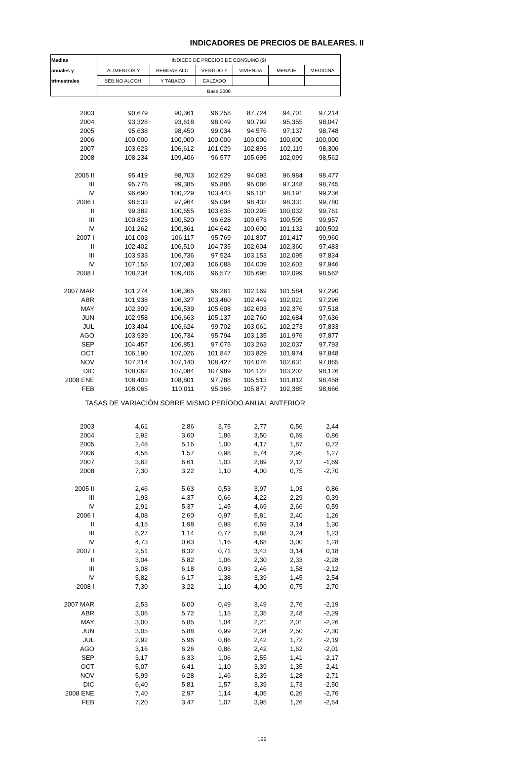INDICADORES DE PRECIOS DE BALEARES. II
| Medias | INDICES DE PRECIOS DE CONSUMO (9) | | | | | |
| --- | --- | --- | --- | --- | --- | --- |
| anuales y | ALIMENTOS Y | BEBIDAS ALC. | VESTIDO Y | VIVIENDA | MENAJE | MEDICINA |
| trimestrales | BEB.NO ALCOH. | Y TABACO | CALZADO | | | |
| | Base 2006 | | | | | |
| 2003 | 90,679 | 90,361 | 96,258 | 87,724 | 94,701 | 97,214 |
| 2004 | 93,328 | 93,618 | 98,049 | 90,792 | 95,355 | 98,047 |
| 2005 | 95,638 | 98,450 | 99,034 | 94,576 | 97,137 | 98,748 |
| 2006 | 100,000 | 100,000 | 100,000 | 100,000 | 100,000 | 100,000 |
| 2007 | 103,623 | 106,612 | 101,029 | 102,893 | 102,119 | 98,306 |
| 2008 | 108,234 | 109,406 | 96,577 | 105,695 | 102,099 | 98,562 |
| 2005 II | 95,419 | 98,703 | 102,629 | 94,093 | 96,984 | 98,477 |
| III | 95,776 | 99,385 | 95,886 | 95,086 | 97,348 | 98,745 |
| IV | 96,690 | 100,229 | 103,443 | 96,101 | 98,191 | 99,236 |
| 2006 I | 98,533 | 97,964 | 95,094 | 98,432 | 98,331 | 99,780 |
| II | 99,382 | 100,655 | 103,635 | 100,295 | 100,032 | 99,761 |
| III | 100,823 | 100,520 | 96,628 | 100,673 | 100,505 | 99,957 |
| IV | 101,262 | 100,861 | 104,642 | 100,600 | 101,132 | 100,502 |
| 2007 I | 101,003 | 106,117 | 95,769 | 101,807 | 101,417 | 99,960 |
| II | 102,402 | 106,510 | 104,735 | 102,604 | 102,360 | 97,483 |
| III | 103,933 | 106,736 | 97,524 | 103,153 | 102,095 | 97,834 |
| IV | 107,155 | 107,083 | 106,088 | 104,009 | 102,602 | 97,946 |
| 2008 I | 108,234 | 109,406 | 96,577 | 105,695 | 102,099 | 98,562 |
| 2007 MAR | 101,274 | 106,365 | 96,261 | 102,169 | 101,584 | 97,290 |
| ABR | 101,938 | 106,327 | 103,460 | 102,449 | 102,021 | 97,296 |
| MAY | 102,309 | 106,539 | 105,608 | 102,603 | 102,376 | 97,518 |
| JUN | 102,958 | 106,663 | 105,137 | 102,760 | 102,684 | 97,636 |
| JUL | 103,404 | 106,624 | 99,702 | 103,061 | 102,273 | 97,833 |
| AGO | 103,939 | 106,734 | 95,794 | 103,135 | 101,976 | 97,877 |
| SEP | 104,457 | 106,851 | 97,075 | 103,263 | 102,037 | 97,793 |
| OCT | 106,190 | 107,026 | 101,847 | 103,829 | 101,974 | 97,848 |
| NOV | 107,214 | 107,140 | 108,427 | 104,076 | 102,631 | 97,865 |
| DIC | 108,062 | 107,084 | 107,989 | 104,122 | 103,202 | 98,126 |
| 2008 ENE | 108,403 | 108,801 | 97,788 | 105,513 | 101,812 | 98,458 |
| FEB | 108,065 | 110,011 | 95,366 | 105,877 | 102,385 | 98,666 |
| TASAS DE VARIACIÓN SOBRE MISMO PERÍODO ANUAL ANTERIOR | | | | | | |
| 2003 | 4,61 | 2,86 | 3,75 | 2,77 | 0,56 | 2,44 |
| 2004 | 2,92 | 3,60 | 1,86 | 3,50 | 0,69 | 0,86 |
| 2005 | 2,48 | 5,16 | 1,00 | 4,17 | 1,87 | 0,72 |
| 2006 | 4,56 | 1,57 | 0,98 | 5,74 | 2,95 | 1,27 |
| 2007 | 3,62 | 6,61 | 1,03 | 2,89 | 2,12 | -1,69 |
| 2008 | 7,30 | 3,22 | 1,10 | 4,00 | 0,75 | -2,70 |
| 2005 II | 2,46 | 5,63 | 0,53 | 3,97 | 1,03 | 0,86 |
| III | 1,93 | 4,37 | 0,66 | 4,22 | 2,29 | 0,39 |
| IV | 2,91 | 5,37 | 1,45 | 4,69 | 2,66 | 0,59 |
| 2006 I | 4,08 | 2,60 | 0,97 | 5,81 | 2,40 | 1,26 |
| II | 4,15 | 1,98 | 0,98 | 6,59 | 3,14 | 1,30 |
| III | 5,27 | 1,14 | 0,77 | 5,88 | 3,24 | 1,23 |
| IV | 4,73 | 0,63 | 1,16 | 4,68 | 3,00 | 1,28 |
| 2007 I | 2,51 | 8,32 | 0,71 | 3,43 | 3,14 | 0,18 |
| II | 3,04 | 5,82 | 1,06 | 2,30 | 2,33 | -2,28 |
| III | 3,08 | 6,18 | 0,93 | 2,46 | 1,58 | -2,12 |
| IV | 5,82 | 6,17 | 1,38 | 3,39 | 1,45 | -2,54 |
| 2008 I | 7,30 | 3,22 | 1,10 | 4,00 | 0,75 | -2,70 |
| 2007 MAR | 2,53 | 6,00 | 0,49 | 3,49 | 2,76 | -2,19 |
| ABR | 3,06 | 5,72 | 1,15 | 2,35 | 2,48 | -2,29 |
| MAY | 3,00 | 5,85 | 1,04 | 2,21 | 2,01 | -2,26 |
| JUN | 3,05 | 5,88 | 0,99 | 2,34 | 2,50 | -2,30 |
| JUL | 2,92 | 5,96 | 0,86 | 2,42 | 1,72 | -2,19 |
| AGO | 3,16 | 6,26 | 0,86 | 2,42 | 1,62 | -2,01 |
| SEP | 3,17 | 6,33 | 1,06 | 2,55 | 1,41 | -2,17 |
| OCT | 5,07 | 6,41 | 1,10 | 3,39 | 1,35 | -2,41 |
| NOV | 5,99 | 6,28 | 1,46 | 3,39 | 1,28 | -2,71 |
| DIC | 6,40 | 5,81 | 1,57 | 3,39 | 1,73 | -2,50 |
| 2008 ENE | 7,40 | 2,97 | 1,14 | 4,05 | 0,26 | -2,76 |
| FEB | 7,20 | 3,47 | 1,07 | 3,95 | 1,26 | -2,64 |
192